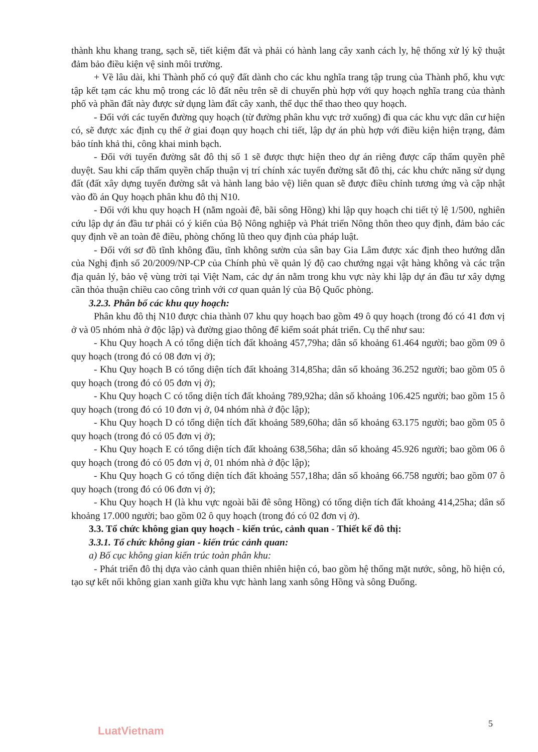thành khu khang trang, sạch sẽ, tiết kiệm đất và phải có hành lang cây xanh cách ly, hệ thống xử lý kỹ thuật đảm bảo điều kiện vệ sinh môi trường.
+ Về lâu dài, khi Thành phố có quỹ đất dành cho các khu nghĩa trang tập trung của Thành phố, khu vực tập kết tạm các khu mộ trong các lô đất nêu trên sẽ di chuyển phù hợp với quy hoạch nghĩa trang của thành phố và phần đất này được sử dụng làm đất cây xanh, thể dục thể thao theo quy hoạch.
- Đối với các tuyến đường quy hoạch (từ đường phân khu vực trở xuống) đi qua các khu vực dân cư hiện có, sẽ được xác định cụ thể ở giai đoạn quy hoạch chi tiết, lập dự án phù hợp với điều kiện hiện trạng, đảm bảo tính khả thi, công khai minh bạch.
- Đối với tuyến đường sắt đô thị số 1 sẽ được thực hiện theo dự án riêng được cấp thẩm quyền phê duyệt. Sau khi cấp thẩm quyền chấp thuận vị trí chính xác tuyến đường sắt đô thị, các khu chức năng sử dụng đất (đất xây dựng tuyến đường sắt và hành lang bảo vệ) liên quan sẽ được điều chỉnh tương ứng và cập nhật vào đồ án Quy hoạch phân khu đô thị N10.
- Đối với khu quy hoạch H (nằm ngoài đê, bãi sông Hồng) khi lập quy hoạch chi tiết tỷ lệ 1/500, nghiên cứu lập dự án đầu tư phải có ý kiến của Bộ Nông nghiệp và Phát triển Nông thôn theo quy định, đảm bảo các quy định về an toàn đê điều, phòng chống lũ theo quy định của pháp luật.
- Đối với sơ đồ tĩnh không đầu, tĩnh không sườn của sân bay Gia Lâm được xác định theo hướng dẫn của Nghị định số 20/2009/NP-CP của Chính phủ về quản lý độ cao chướng ngại vật hàng không và các trận địa quản lý, bảo vệ vùng trời tại Việt Nam, các dự án nằm trong khu vực này khi lập dự án đầu tư xây dựng cần thỏa thuận chiều cao công trình với cơ quan quản lý của Bộ Quốc phòng.
3.2.3. Phân bổ các khu quy hoạch:
Phân khu đô thị N10 được chia thành 07 khu quy hoạch bao gồm 49 ô quy hoạch (trong đó có 41 đơn vị ở và 05 nhóm nhà ở độc lập) và đường giao thông để kiểm soát phát triển. Cụ thể như sau:
- Khu Quy hoạch A có tổng diện tích đất khoảng 457,79ha; dân số khoảng 61.464 người; bao gồm 09 ô quy hoạch (trong đó có 08 đơn vị ở);
- Khu Quy hoạch B có tổng diện tích đất khoảng 314,85ha; dân số khoảng 36.252 người; bao gồm 05 ô quy hoạch (trong đó có 05 đơn vị ở);
- Khu Quy hoạch C có tổng diện tích đất khoảng 789,92ha; dân số khoảng 106.425 người; bao gồm 15 ô quy hoạch (trong đó có 10 đơn vị ở, 04 nhóm nhà ở độc lập);
- Khu Quy hoạch D có tổng diện tích đất khoảng 589,60ha; dân số khoảng 63.175 người; bao gồm 05 ô quy hoạch (trong đó có 05 đơn vị ở);
- Khu Quy hoạch E có tổng diện tích đất khoảng 638,56ha; dân số khoảng 45.926 người; bao gồm 06 ô quy hoạch (trong đó có 05 đơn vị ở, 01 nhóm nhà ở độc lập);
- Khu Quy hoạch G có tổng diện tích đất khoảng 557,18ha; dân số khoảng 66.758 người; bao gồm 07 ô quy hoạch (trong đó có 06 đơn vị ở);
- Khu Quy hoạch H (là khu vực ngoài bãi đê sông Hồng) có tổng diện tích đất khoảng 414,25ha; dân số khoảng 17.000 người; bao gồm 02 ô quy hoạch (trong đó có 02 đơn vị ở).
3.3. Tổ chức không gian quy hoạch - kiến trúc, cảnh quan - Thiết kế đô thị:
3.3.1. Tổ chức không gian - kiến trúc cảnh quan:
a) Bố cục không gian kiến trúc toàn phân khu:
- Phát triển đô thị dựa vào cảnh quan thiên nhiên hiện có, bao gồm hệ thống mặt nước, sông, hồ hiện có, tạo sự kết nối không gian xanh giữa khu vực hành lang xanh sông Hồng và sông Đuống.
5
LuatVietnam